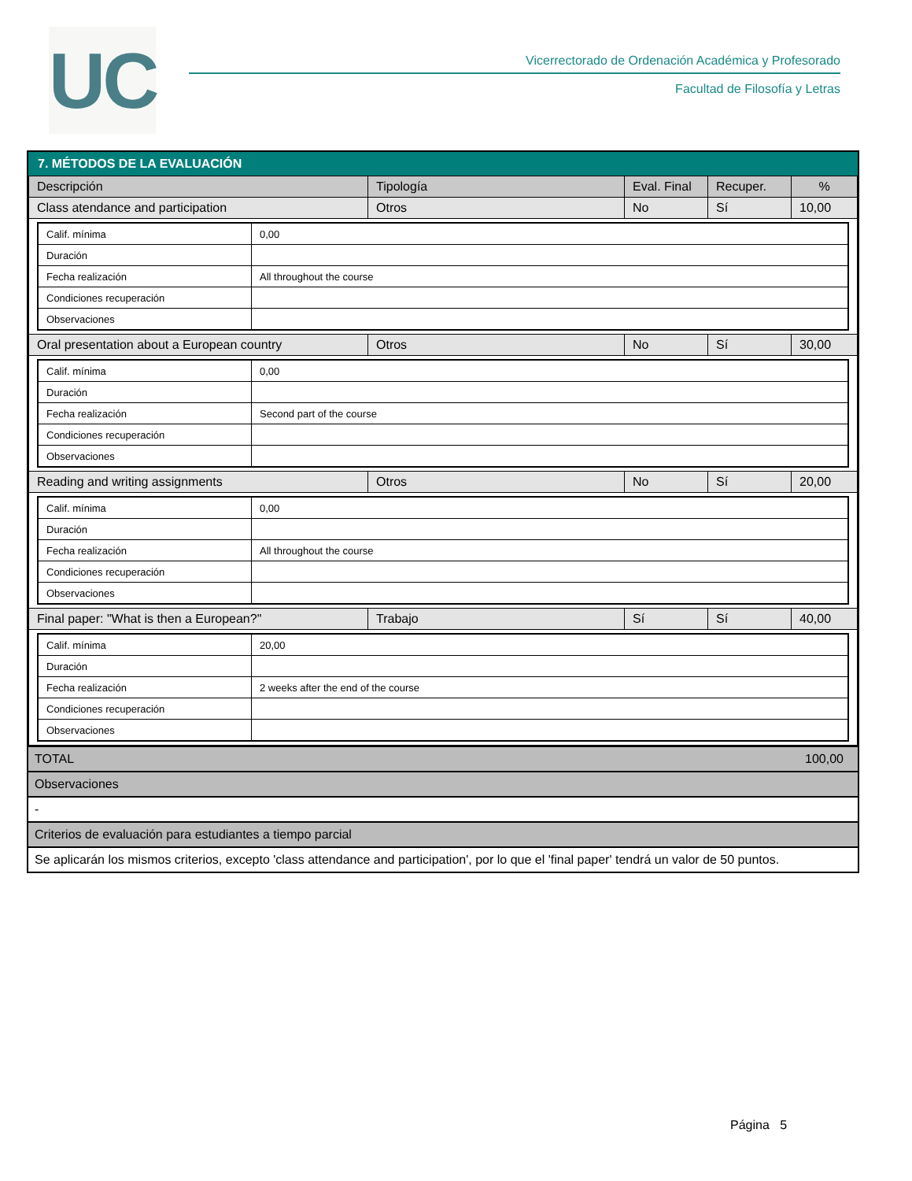UC
Vicerrectorado de Ordenación Académica y Profesorado
Facultad de Filosofía y Letras
7. MÉTODOS DE LA EVALUACIÓN
| Descripción | Tipología | Eval. Final | Recuper. | % |
| Class atendance and participation | Otros | No | Sí | 10,00 |
| / Calif. mínima / 0,00 / / Duración / / / Fecha realización / All throughout the course / / Condiciones recuperación / / / Observaciones / / | | | | |
| Oral presentation about a European country | Otros | No | Sí | 30,00 |
| / Calif. mínima / 0,00 / / Duración / / / Fecha realización / Second part of the course / / Condiciones recuperación / / / Observaciones / / | | | | |
| Reading and writing assignments | Otros | No | Sí | 20,00 |
| / Calif. mínima / 0,00 / / Duración / / / Fecha realización / All throughout the course / / Condiciones recuperación / / / Observaciones / / | | | | |
| Final paper: "What is then a European?" | Trabajo | Sí | Sí | 40,00 |
| / Calif. mínima / 20,00 / / Duración / / / Fecha realización / 2 weeks after the end of the course / / Condiciones recuperación / / / Observaciones / / | | | | |
TOTAL 100,00
Observaciones
-
Criterios de evaluación para estudiantes a tiempo parcial
Se aplicarán los mismos criterios, excepto 'class attendance and participation', por lo que el 'final paper' tendrá un valor de 50 puntos.
Página 5